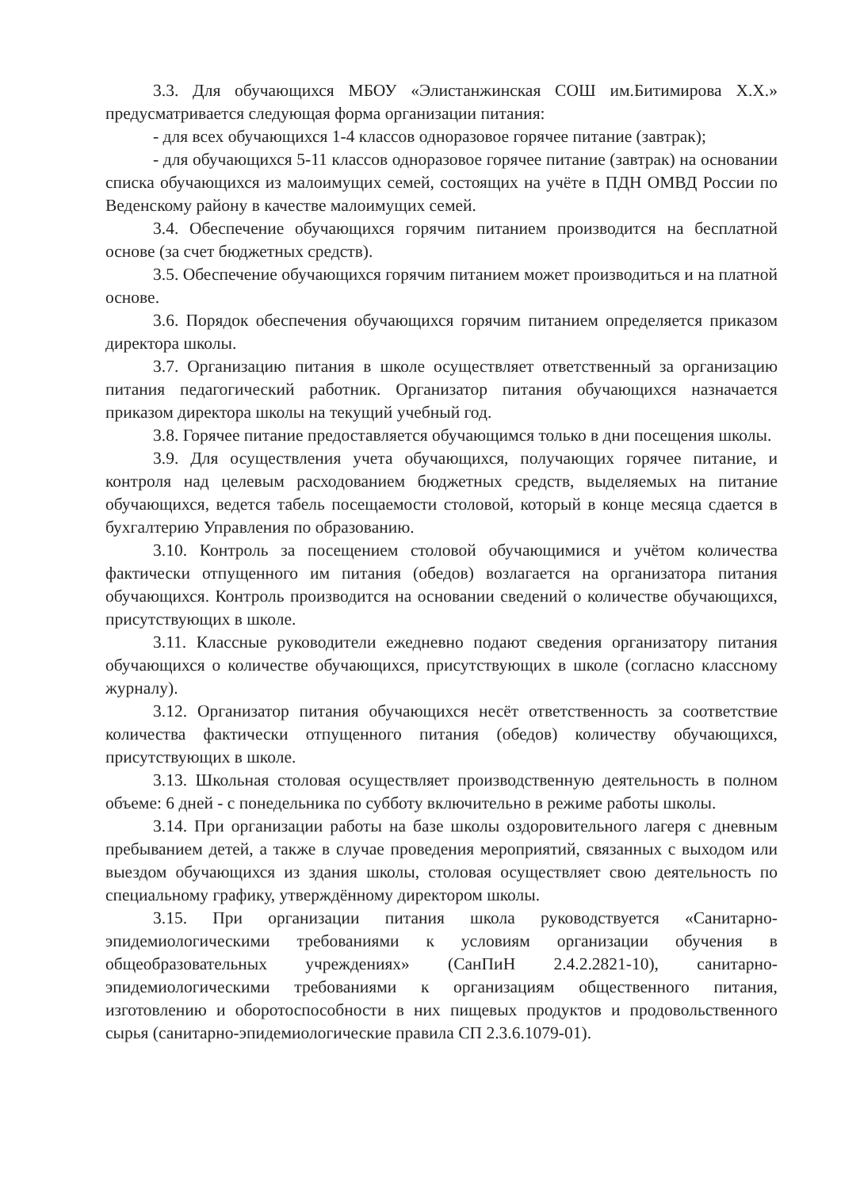3.3. Для обучающихся МБОУ «Элистанжинская СОШ им.Битимирова Х.Х.» предусматривается следующая форма организации питания:
- для всех обучающихся 1-4 классов одноразовое горячее питание (завтрак);
- для обучающихся 5-11 классов одноразовое горячее питание (завтрак) на основании списка обучающихся из малоимущих семей, состоящих на учёте в ПДН ОМВД России по Веденскому району в качестве малоимущих семей.
3.4. Обеспечение обучающихся горячим питанием производится на бесплатной основе (за счет бюджетных средств).
3.5. Обеспечение обучающихся горячим питанием может производиться и на платной основе.
3.6. Порядок обеспечения обучающихся горячим питанием определяется приказом директора школы.
3.7. Организацию питания в школе осуществляет ответственный за организацию питания педагогический работник. Организатор питания обучающихся назначается приказом директора школы на текущий учебный год.
3.8. Горячее питание предоставляется обучающимся только в дни посещения школы.
3.9. Для осуществления учета обучающихся, получающих горячее питание, и контроля над целевым расходованием бюджетных средств, выделяемых на питание обучающихся, ведется табель посещаемости столовой, который в конце месяца сдается в бухгалтерию Управления по образованию.
3.10. Контроль за посещением столовой обучающимися и учётом количества фактически отпущенного им питания (обедов) возлагается на организатора питания обучающихся. Контроль производится на основании сведений о количестве обучающихся, присутствующих в школе.
3.11. Классные руководители ежедневно подают сведения организатору питания обучающихся о количестве обучающихся, присутствующих в школе (согласно классному журналу).
3.12. Организатор питания обучающихся несёт ответственность за соответствие количества фактически отпущенного питания (обедов) количеству обучающихся, присутствующих в школе.
3.13. Школьная столовая осуществляет производственную деятельность в полном объеме: 6 дней - с понедельника по субботу включительно в режиме работы школы.
3.14. При организации работы на базе школы оздоровительного лагеря с дневным пребыванием детей, а также в случае проведения мероприятий, связанных с выходом или выездом обучающихся из здания школы, столовая осуществляет свою деятельность по специальному графику, утверждённому директором школы.
3.15. При организации питания школа руководствуется «Санитарно-эпидемиологическими требованиями к условиям организации обучения в общеобразовательных учреждениях» (СанПиН 2.4.2.2821-10), санитарно-эпидемиологическими требованиями к организациям общественного питания, изготовлению и оборотоспособности в них пищевых продуктов и продовольственного сырья (санитарно-эпидемиологические правила СП 2.3.6.1079-01).